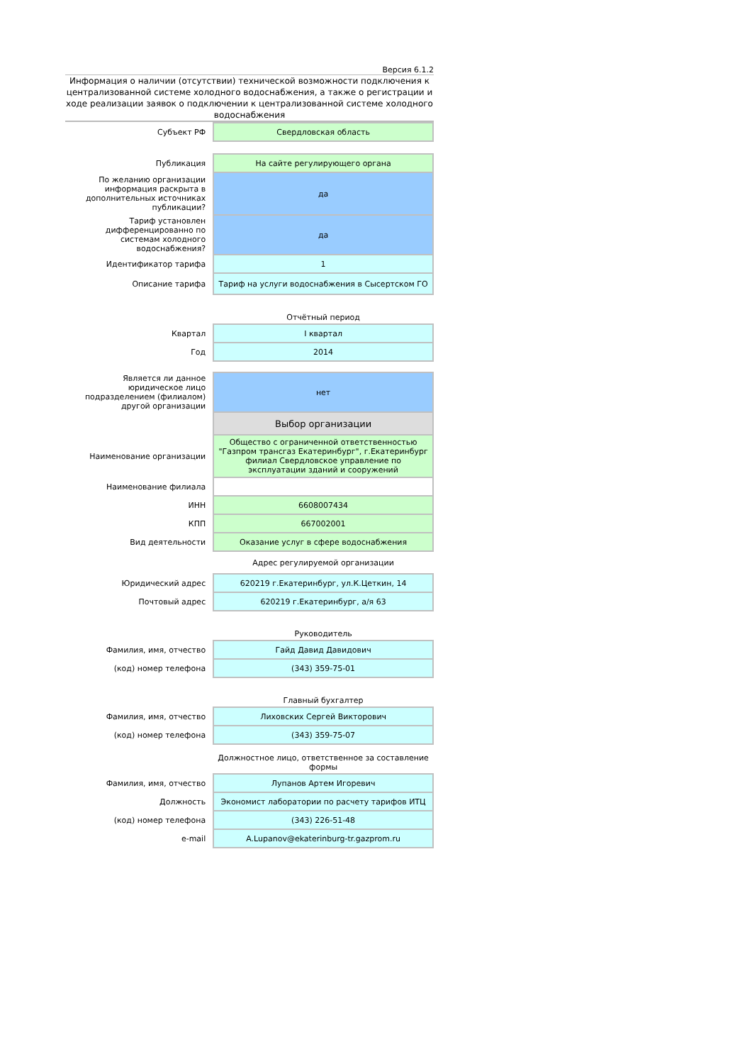Версия 6.1.2
Информация о наличии (отсутствии) технической возможности подключения к централизованной системе холодного водоснабжения, а также о регистрации и ходе реализации заявок о подключении к централизованной системе холодного водоснабжения
| Субъект РФ | Свердловская область |
| Публикация | На сайте регулирующего органа |
| По желанию организации информация раскрыта в дополнительных источниках публикации? | да |
| Тариф установлен дифференцированно по системам холодного водоснабжения? | да |
| Идентификатор тарифа | 1 |
| Описание тарифа | Тариф на услуги водоснабжения в Сысертском ГО |
| | Отчётный период |
| Квартал | I квартал |
| Год | 2014 |
| Является ли данное юридическое лицо подразделением (филиалом) другой организации | нет |
| | Выбор организации |
| Наименование организации | Общество с ограниченной ответственностью "Газпром трансгаз Екатеринбург", г.Екатеринбург филиал Свердловское управление по эксплуатации зданий и сооружений |
| Наименование филиала | |
| ИНН | 6608007434 |
| КПП | 667002001 |
| Вид деятельности | Оказание услуг в сфере водоснабжения |
| | Адрес регулируемой организации |
| Юридический адрес | 620219 г.Екатеринбург, ул.К.Цеткин, 14 |
| Почтовый адрес | 620219 г.Екатеринбург, а/я 63 |
| | Руководитель |
| Фамилия, имя, отчество | Гайд Давид Давидович |
| (код) номер телефона | (343) 359-75-01 |
| | Главный бухгалтер |
| Фамилия, имя, отчество | Лиховских Сергей Викторович |
| (код) номер телефона | (343) 359-75-07 |
| | Должностное лицо, ответственное за составление формы |
| Фамилия, имя, отчество | Лупанов Артем Игоревич |
| Должность | Экономист лаборатории по расчету тарифов ИТЦ |
| (код) номер телефона | (343) 226-51-48 |
| e-mail | A.Lupanov@ekaterinburg-tr.gazprom.ru |